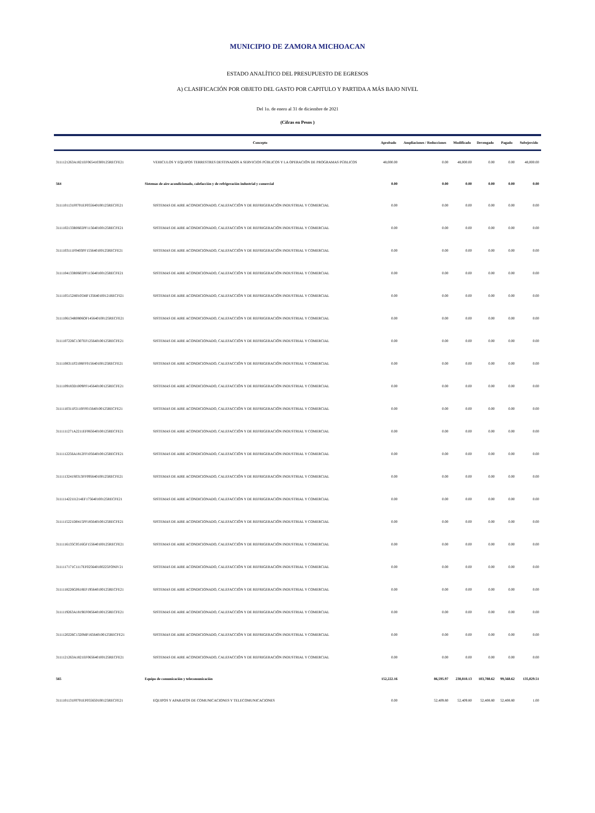MUNICIPIO DE ZAMORA MICHOACAN
ESTADO ANALÍTICO DEL PRESUPUESTO DE EGRESOS
A) CLASIFICACIÓN POR OBJETO DEL GASTO POR CAPITULO Y PARTIDA A MÁS BAJO NIVEL
Del 1o. de enero al 31 de diciembre de 2021
(Cifras en Pesos )
| | Concepto | Aprobado | Ampliaciones / Reducciones | Modificado | Devengado | Pagado | Subejercido |
| --- | --- | --- | --- | --- | --- | --- | --- |
| 3111121263A1821EF065410300125RECFE21 | VEHICULOS Y EQUIPOS TERRESTRES DESTINADOS A SERVICIOS PÚBLICOS Y LA OPERACIÓN DE PROGRAMAS PÚBLICOS | 48,000.00 | 0.00 | 48,000.00 | 0.00 | 0.00 | 48,000.00 |
| 564 | Sistemas de aire acondicionado, calefacción y de refrigeración industrial y comercial | 0.00 | 0.00 | 0.00 | 0.00 | 0.00 | 0.00 |
| 3111101131F0701EF055640100125RECFE21 | SISTEMAS DE AIRE ACONDICIONADO, CALEFACCIÓN Y DE REFRIGERACIÓN INDUSTRIAL Y COMERCIAL | 0.00 | 0.00 | 0.00 | 0.00 | 0.00 | 0.00 |
| 3111102133R0602PF115640100125RECFE21 | SISTEMAS DE AIRE ACONDICIONADO, CALEFACCIÓN Y DE REFRIGERACIÓN INDUSTRIAL Y COMERCIAL | 0.00 | 0.00 | 0.00 | 0.00 | 0.00 | 0.00 |
| 3111103111F0403PF155640100125RECFE21 | SISTEMAS DE AIRE ACONDICIONADO, CALEFACCIÓN Y DE REFRIGERACIÓN INDUSTRIAL Y COMERCIAL | 0.00 | 0.00 | 0.00 | 0.00 | 0.00 | 0.00 |
| 3111104133R0602PF115640100125RECFE21 | SISTEMAS DE AIRE ACONDICIONADO, CALEFACCIÓN Y DE REFRIGERACIÓN INDUSTRIAL Y COMERCIAL | 0.00 | 0.00 | 0.00 | 0.00 | 0.00 | 0.00 |
| 3111105152H0105MF135640100121RECFI21 | SISTEMAS DE AIRE ACONDICIONADO, CALEFACCIÓN Y DE REFRIGERACIÓN INDUSTRIAL Y COMERCIAL | 0.00 | 0.00 | 0.00 | 0.00 | 0.00 | 0.00 |
| 3111106134R0806OF145640100125RECFE21 | SISTEMAS DE AIRE ACONDICIONADO, CALEFACCIÓN Y DE REFRIGERACIÓN INDUSTRIAL Y COMERCIAL | 0.00 | 0.00 | 0.00 | 0.00 | 0.00 | 0.00 |
| 3111107226C1307EF125640100125RECFE21 | SISTEMAS DE AIRE ACONDICIONADO, CALEFACCIÓN Y DE REFRIGERACIÓN INDUSTRIAL Y COMERCIAL | 0.00 | 0.00 | 0.00 | 0.00 | 0.00 | 0.00 |
| 3111108311P2108FF015640100125RECFE21 | SISTEMAS DE AIRE ACONDICIONADO, CALEFACCIÓN Y DE REFRIGERACIÓN INDUSTRIAL Y COMERCIAL | 0.00 | 0.00 | 0.00 | 0.00 | 0.00 | 0.00 |
| 3111109183D1009PF145640100125RECFE21 | SISTEMAS DE AIRE ACONDICIONADO, CALEFACCIÓN Y DE REFRIGERACIÓN INDUSTRIAL Y COMERCIAL | 0.00 | 0.00 | 0.00 | 0.00 | 0.00 | 0.00 |
| 3111110311P2110FF015640100125RECFE21 | SISTEMAS DE AIRE ACONDICIONADO, CALEFACCIÓN Y DE REFRIGERACIÓN INDUSTRIAL Y COMERCIAL | 0.00 | 0.00 | 0.00 | 0.00 | 0.00 | 0.00 |
| 3111111271A2211EF065640100125RECFE21 | SISTEMAS DE AIRE ACONDICIONADO, CALEFACCIÓN Y DE REFRIGERACIÓN INDUSTRIAL Y COMERCIAL | 0.00 | 0.00 | 0.00 | 0.00 | 0.00 | 0.00 |
| 3111112256A1812FF105640100125RECFE21 | SISTEMAS DE AIRE ACONDICIONADO, CALEFACCIÓN Y DE REFRIGERACIÓN INDUSTRIAL Y COMERCIAL | 0.00 | 0.00 | 0.00 | 0.00 | 0.00 | 0.00 |
| 3111113241S0313FF095640100125RECFE21 | SISTEMAS DE AIRE ACONDICIONADO, CALEFACCIÓN Y DE REFRIGERACIÓN INDUSTRIAL Y COMERCIAL | 0.00 | 0.00 | 0.00 | 0.00 | 0.00 | 0.00 |
| 3111114221I1214EF175640100125RECFE21 | SISTEMAS DE AIRE ACONDICIONADO, CALEFACCIÓN Y DE REFRIGERACIÓN INDUSTRIAL Y COMERCIAL | 0.00 | 0.00 | 0.00 | 0.00 | 0.00 | 0.00 |
| 3111115221D0415PF185640100125RECFE21 | SISTEMAS DE AIRE ACONDICIONADO, CALEFACCIÓN Y DE REFRIGERACIÓN INDUSTRIAL Y COMERCIAL | 0.00 | 0.00 | 0.00 | 0.00 | 0.00 | 0.00 |
| 3111116135C0516GF155640100125RECFE21 | SISTEMAS DE AIRE ACONDICIONADO, CALEFACCIÓN Y DE REFRIGERACIÓN INDUSTRIAL Y COMERCIAL | 0.00 | 0.00 | 0.00 | 0.00 | 0.00 | 0.00 |
| 3111117171C1117EF025640100225FONIV21 | SISTEMAS DE AIRE ACONDICIONADO, CALEFACCIÓN Y DE REFRIGERACIÓN INDUSTRIAL Y COMERCIAL | 0.00 | 0.00 | 0.00 | 0.00 | 0.00 | 0.00 |
| 3111118226G0618EF195640100125RECFE21 | SISTEMAS DE AIRE ACONDICIONADO, CALEFACCIÓN Y DE REFRIGERACIÓN INDUSTRIAL Y COMERCIAL | 0.00 | 0.00 | 0.00 | 0.00 | 0.00 | 0.00 |
| 3111119263A1819EF085640100125RECFE21 | SISTEMAS DE AIRE ACONDICIONADO, CALEFACCIÓN Y DE REFRIGERACIÓN INDUSTRIAL Y COMERCIAL | 0.00 | 0.00 | 0.00 | 0.00 | 0.00 | 0.00 |
| 3111120226C1320MF165640100125RECFE21 | SISTEMAS DE AIRE ACONDICIONADO, CALEFACCIÓN Y DE REFRIGERACIÓN INDUSTRIAL Y COMERCIAL | 0.00 | 0.00 | 0.00 | 0.00 | 0.00 | 0.00 |
| 3111121263A1821EF065640100125RECFE21 | SISTEMAS DE AIRE ACONDICIONADO, CALEFACCIÓN Y DE REFRIGERACIÓN INDUSTRIAL Y COMERCIAL | 0.00 | 0.00 | 0.00 | 0.00 | 0.00 | 0.00 |
| 565 | Equipo de comunicación y telecomunicación | 152,222.16 | 86,595.97 | 238,818.13 | 103,788.62 | 99,568.62 | 135,029.51 |
| 3111101131F0701EF055650100125RECFE21 | EQUIPOS Y APARATOS DE COMUNICACIONES Y TELECOMUNICACIONES | 0.00 | 52,409.80 | 52,409.80 | 52,408.80 | 52,408.80 | 1.00 |